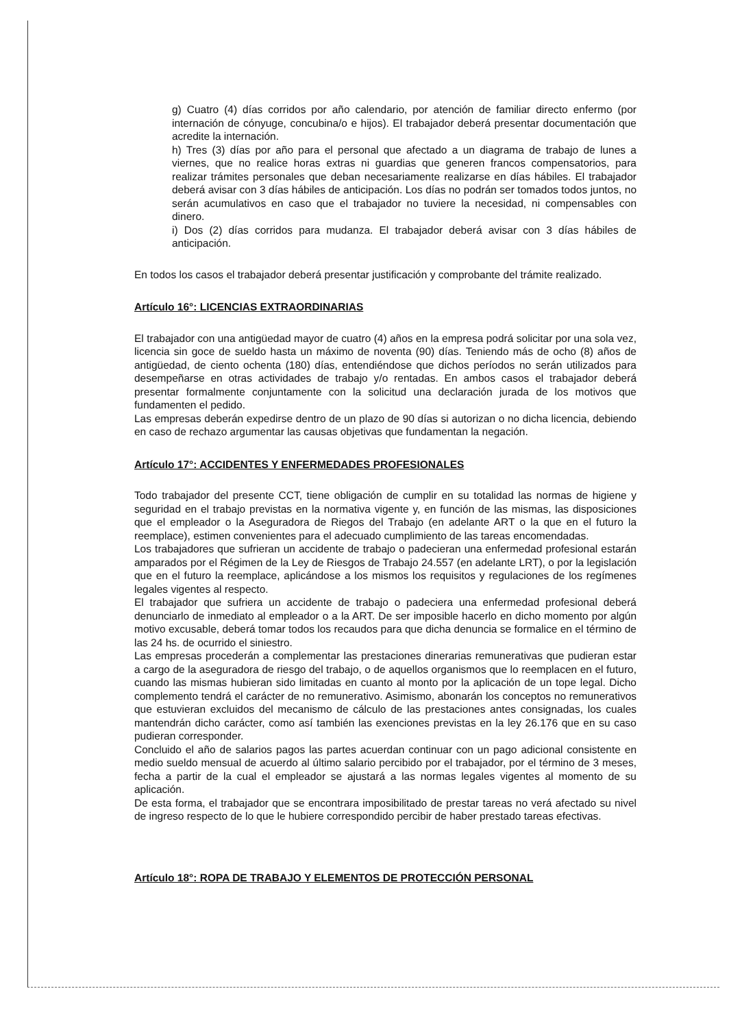g) Cuatro (4) días corridos por año calendario, por atención de familiar directo enfermo (por internación de cónyuge, concubina/o e hijos). El trabajador deberá presentar documentación que acredite la internación.
h) Tres (3) días por año para el personal que afectado a un diagrama de trabajo de lunes a viernes, que no realice horas extras ni guardias que generen francos compensatorios, para realizar trámites personales que deban necesariamente realizarse en días hábiles. El trabajador deberá avisar con 3 días hábiles de anticipación. Los días no podrán ser tomados todos juntos, no serán acumulativos en caso que el trabajador no tuviere la necesidad, ni compensables con dinero.
i) Dos (2) días corridos para mudanza. El trabajador deberá avisar con 3 días hábiles de anticipación.
En todos los casos el trabajador deberá presentar justificación y comprobante del trámite realizado.
Artículo 16°: LICENCIAS EXTRAORDINARIAS
El trabajador con una antigüedad mayor de cuatro (4) años en la empresa podrá solicitar por una sola vez, licencia sin goce de sueldo hasta un máximo de noventa (90) días. Teniendo más de ocho (8) años de antigüedad, de ciento ochenta (180) días, entendiéndose que dichos períodos no serán utilizados para desempeñarse en otras actividades de trabajo y/o rentadas. En ambos casos el trabajador deberá presentar formalmente conjuntamente con la solicitud una declaración jurada de los motivos que fundamenten el pedido.
Las empresas deberán expedirse dentro de un plazo de 90 días si autorizan o no dicha licencia, debiendo en caso de rechazo argumentar las causas objetivas que fundamentan la negación.
Artículo 17°: ACCIDENTES Y ENFERMEDADES PROFESIONALES
Todo trabajador del presente CCT, tiene obligación de cumplir en su totalidad las normas de higiene y seguridad en el trabajo previstas en la normativa vigente y, en función de las mismas, las disposiciones que el empleador o la Aseguradora de Riegos del Trabajo (en adelante ART o la que en el futuro la reemplace), estimen convenientes para el adecuado cumplimiento de las tareas encomendadas.
Los trabajadores que sufrieran un accidente de trabajo o padecieran una enfermedad profesional estarán amparados por el Régimen de la Ley de Riesgos de Trabajo 24.557 (en adelante LRT), o por la legislación que en el futuro la reemplace, aplicándose a los mismos los requisitos y regulaciones de los regímenes legales vigentes al respecto.
El trabajador que sufriera un accidente de trabajo o padeciera una enfermedad profesional deberá denunciarlo de inmediato al empleador o a la ART. De ser imposible hacerlo en dicho momento por algún motivo excusable, deberá tomar todos los recaudos para que dicha denuncia se formalice en el término de las 24 hs. de ocurrido el siniestro.
Las empresas procederán a complementar las prestaciones dinerarias remunerativas que pudieran estar a cargo de la aseguradora de riesgo del trabajo, o de aquellos organismos que lo reemplacen en el futuro, cuando las mismas hubieran sido limitadas en cuanto al monto por la aplicación de un tope legal. Dicho complemento tendrá el carácter de no remunerativo. Asimismo, abonarán los conceptos no remunerativos que estuvieran excluidos del mecanismo de cálculo de las prestaciones antes consignadas, los cuales mantendrán dicho carácter, como así también las exenciones previstas en la ley 26.176 que en su caso pudieran corresponder.
Concluido el año de salarios pagos las partes acuerdan continuar con un pago adicional consistente en medio sueldo mensual de acuerdo al último salario percibido por el trabajador, por el término de 3 meses, fecha a partir de la cual el empleador se ajustará a las normas legales vigentes al momento de su aplicación.
De esta forma, el trabajador que se encontrara imposibilitado de prestar tareas no verá afectado su nivel de ingreso respecto de lo que le hubiere correspondido percibir de haber prestado tareas efectivas.
Artículo 18°: ROPA DE TRABAJO Y ELEMENTOS DE PROTECCIÓN PERSONAL